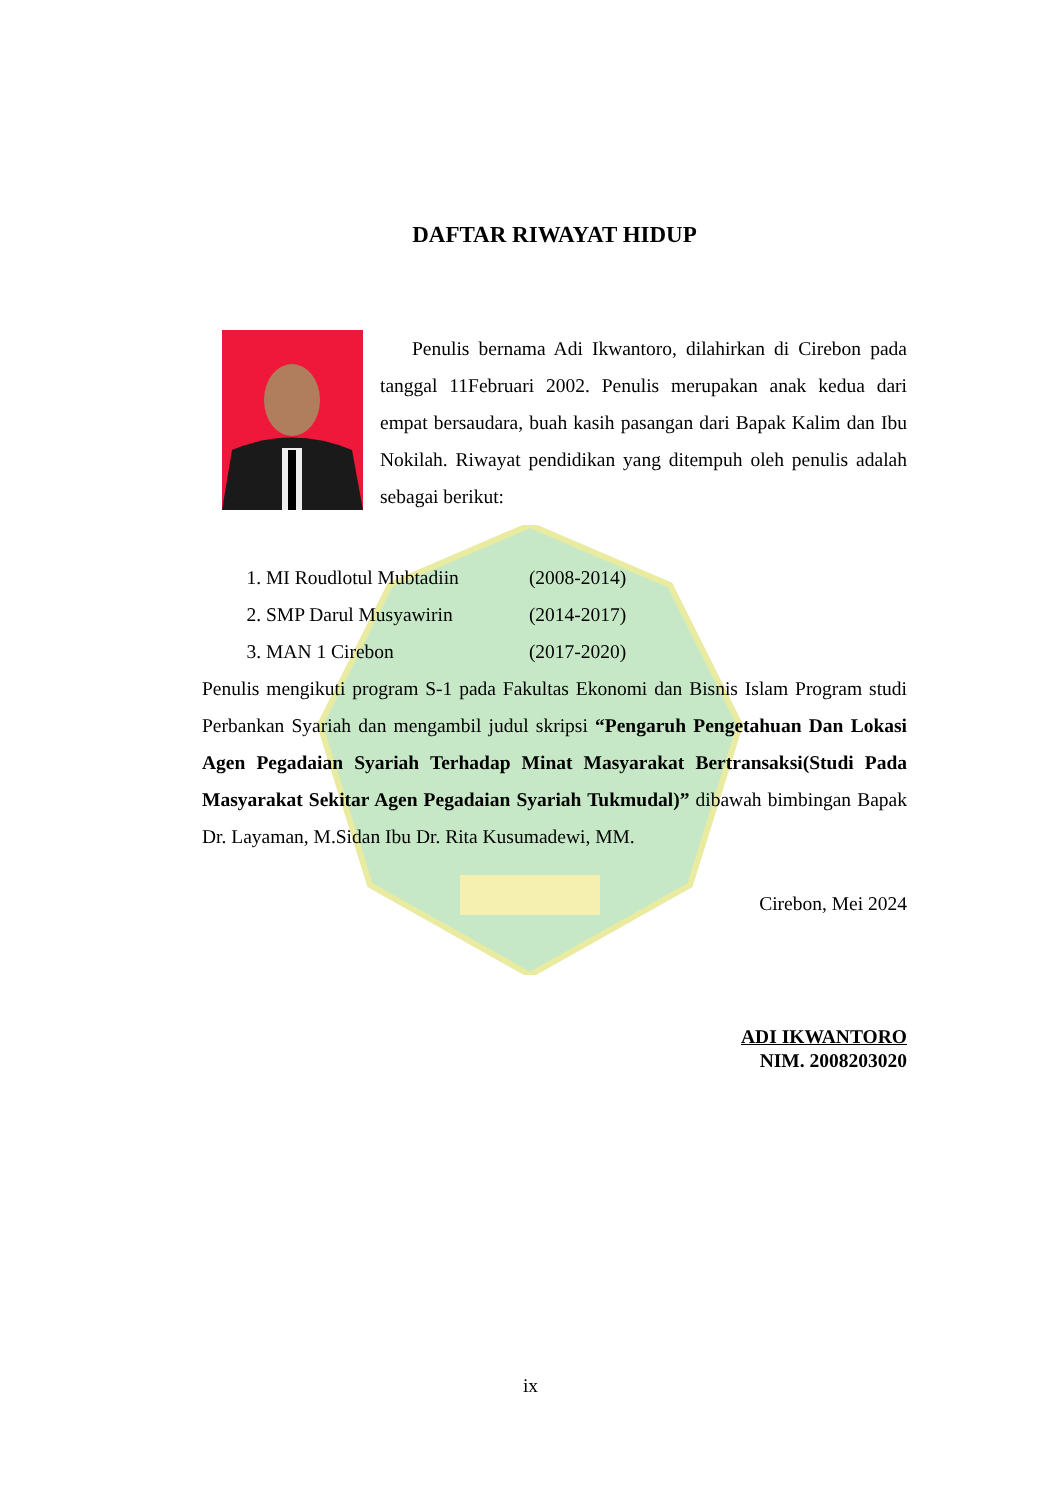DAFTAR RIWAYAT HIDUP
Penulis bernama Adi Ikwantoro, dilahirkan di Cirebon pada tanggal 11Februari 2002. Penulis merupakan anak kedua dari empat bersaudara, buah kasih pasangan dari Bapak Kalim dan Ibu Nokilah. Riwayat pendidikan yang ditempuh oleh penulis adalah sebagai berikut:
1. MI Roudlotul Mubtadiin (2008-2014)
2. SMP Darul Musyawirin (2014-2017)
3. MAN 1 Cirebon (2017-2020)
Penulis mengikuti program S-1 pada Fakultas Ekonomi dan Bisnis Islam Program studi Perbankan Syariah dan mengambil judul skripsi “Pengaruh Pengetahuan Dan Lokasi Agen Pegadaian Syariah Terhadap Minat Masyarakat Bertransaksi(Studi Pada Masyarakat Sekitar Agen Pegadaian Syariah Tukmudal)” dibawah bimbingan Bapak Dr. Layaman, M.Sidan Ibu Dr. Rita Kusumadewi, MM.
Cirebon, Mei 2024
ADI IKWANTORO
NIM. 2008203020
ix